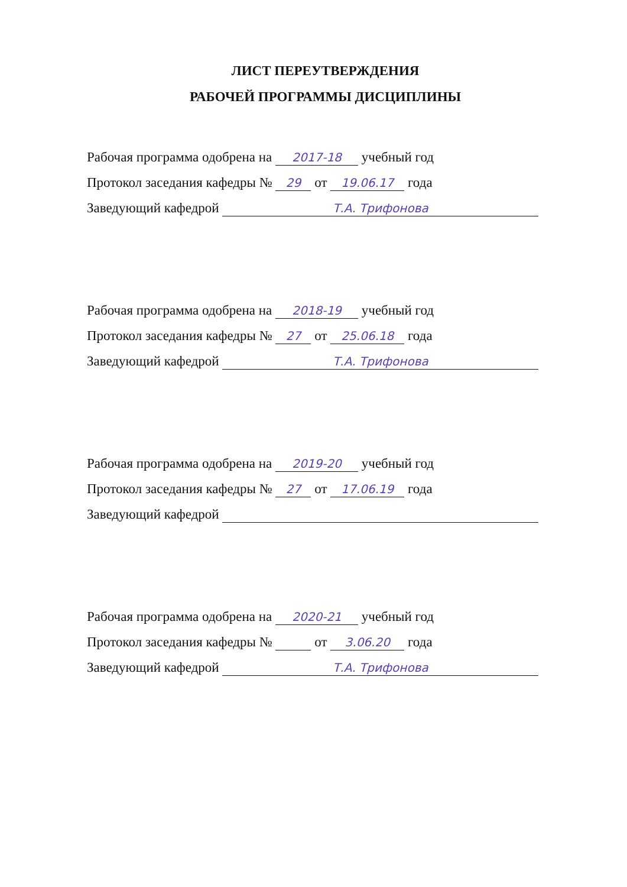ЛИСТ ПЕРЕУТВЕРЖДЕНИЯ
РАБОЧЕЙ ПРОГРАММЫ ДИСЦИПЛИНЫ
Рабочая программа одобрена на 2017-18 учебный год
Протокол заседания кафедры № 29 от 19.06.17 года
Заведующий кафедрой Т.А. Трифонова
Рабочая программа одобрена на 2018-19 учебный год
Протокол заседания кафедры № 27 от 25.06.18 года
Заведующий кафедрой Т.А. Трифонова
Рабочая программа одобрена на 2019-20 учебный год
Протокол заседания кафедры № 27 от 17.06.19 года
Заведующий кафедрой
Рабочая программа одобрена на 2020-21 учебный год
Протокол заседания кафедры № от 3.06.20 года
Заведующий кафедрой Т.А. Трифонова